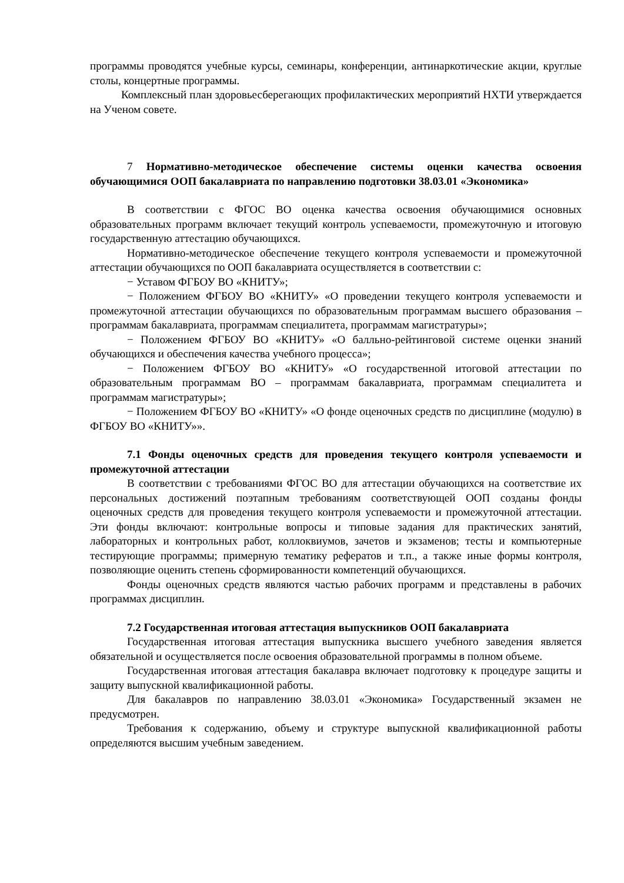программы проводятся учебные курсы, семинары, конференции, антинаркотические акции, круглые столы, концертные программы.
Комплексный план здоровьесберегающих профилактических мероприятий НХТИ утверждается на Ученом совете.
7 Нормативно-методическое обеспечение системы оценки качества освоения обучающимися ООП бакалавриата по направлению подготовки 38.03.01 «Экономика»
В соответствии с ФГОС ВО оценка качества освоения обучающимися основных образовательных программ включает текущий контроль успеваемости, промежуточную и итоговую государственную аттестацию обучающихся.
Нормативно-методическое обеспечение текущего контроля успеваемости и промежуточной аттестации обучающихся по ООП бакалавриата осуществляется в соответствии с:
− Уставом ФГБОУ ВО «КНИТУ»;
− Положением ФГБОУ ВО «КНИТУ» «О проведении текущего контроля успеваемости и промежуточной аттестации обучающихся по образовательным программам высшего образования – программам бакалавриата, программам специалитета, программам магистратуры»;
− Положением ФГБОУ ВО «КНИТУ» «О балльно-рейтинговой системе оценки знаний обучающихся и обеспечения качества учебного процесса»;
− Положением ФГБОУ ВО «КНИТУ» «О государственной итоговой аттестации по образовательным программам ВО – программам бакалавриата, программам специалитета и программам магистратуры»;
− Положением ФГБОУ ВО «КНИТУ» «О фонде оценочных средств по дисциплине (модулю) в ФГБОУ ВО «КНИТУ»».
7.1 Фонды оценочных средств для проведения текущего контроля успеваемости и промежуточной аттестации
В соответствии с требованиями ФГОС ВО для аттестации обучающихся на соответствие их персональных достижений поэтапным требованиям соответствующей ООП созданы фонды оценочных средств для проведения текущего контроля успеваемости и промежуточной аттестации. Эти фонды включают: контрольные вопросы и типовые задания для практических занятий, лабораторных и контрольных работ, коллоквиумов, зачетов и экзаменов; тесты и компьютерные тестирующие программы; примерную тематику рефератов и т.п., а также иные формы контроля, позволяющие оценить степень сформированности компетенций обучающихся.
Фонды оценочных средств являются частью рабочих программ и представлены в рабочих программах дисциплин.
7.2 Государственная итоговая аттестация выпускников ООП бакалавриата
Государственная итоговая аттестация выпускника высшего учебного заведения является обязательной и осуществляется после освоения образовательной программы в полном объеме.
Государственная итоговая аттестация бакалавра включает подготовку к процедуре защиты и защиту выпускной квалификационной работы.
Для бакалавров по направлению 38.03.01 «Экономика» Государственный экзамен не предусмотрен.
Требования к содержанию, объему и структуре выпускной квалификационной работы определяются высшим учебным заведением.